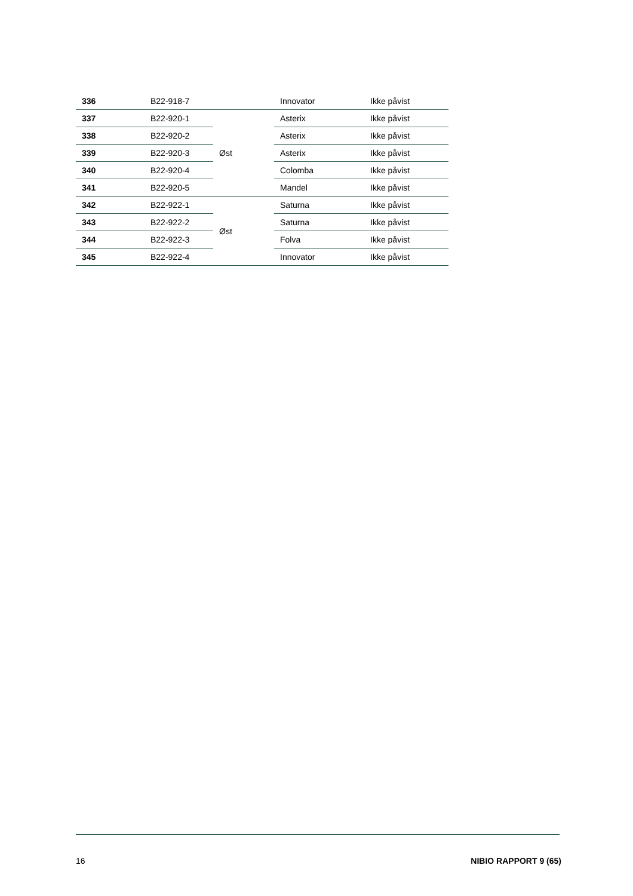| 336 | B22-918-7 | | Innovator | Ikke påvist |
| 337 | B22-920-1 | Øst | Asterix | Ikke påvist |
| 338 | B22-920-2 | | Asterix | Ikke påvist |
| 339 | B22-920-3 | | Asterix | Ikke påvist |
| 340 | B22-920-4 | | Colomba | Ikke påvist |
| 341 | B22-920-5 | | Mandel | Ikke påvist |
| 342 | B22-922-1 | Øst | Saturna | Ikke påvist |
| 343 | B22-922-2 | | Saturna | Ikke påvist |
| 344 | B22-922-3 | | Folva | Ikke påvist |
| 345 | B22-922-4 | | Innovator | Ikke påvist |
16 NIBIO RAPPORT 9 (65)